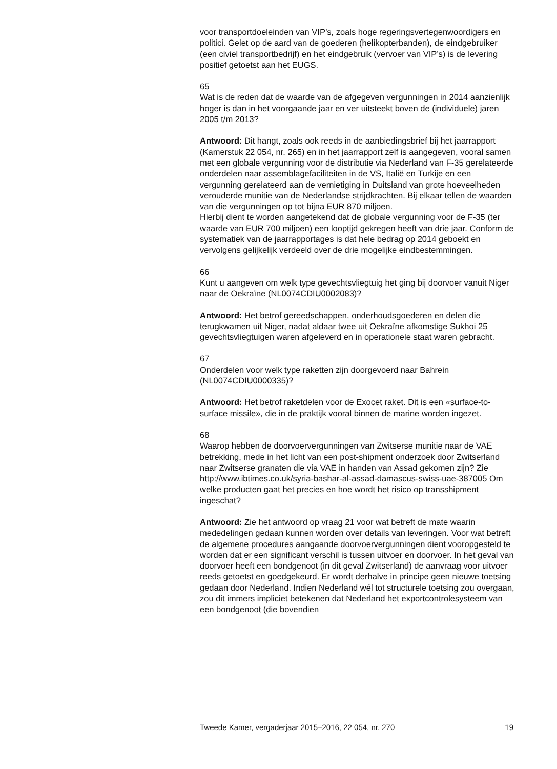voor transportdoeleinden van VIP’s, zoals hoge regeringsvertegenwoor­digers en politici. Gelet op de aard van de goederen (helikopterbanden), de eindgebruiker (een civiel transportbedrijf) en het eindgebruik (vervoer van VIP’s) is de levering positief getoetst aan het EUGS.
65
Wat is de reden dat de waarde van de afgegeven vergunningen in 2014 aanzienlijk hoger is dan in het voorgaande jaar en ver uitsteekt boven de (individuele) jaren 2005 t/m 2013?
Antwoord: Dit hangt, zoals ook reeds in de aanbiedingsbrief bij het jaarrapport (Kamerstuk 22 054, nr. 265) en in het jaarrapport zelf is aangegeven, vooral samen met een globale vergunning voor de distri­butie via Nederland van F-35 gerelateerde onderdelen naar assemblagefa­ciliteiten in de VS, Italië en Turkije en een vergunning gerelateerd aan de vernietiging in Duitsland van grote hoeveelheden verouderde munitie van de Nederlandse strijdkrachten. Bij elkaar tellen de waarden van die vergunningen op tot bijna EUR 870 miljoen.
Hierbij dient te worden aangetekend dat de globale vergunning voor de F-35 (ter waarde van EUR 700 miljoen) een looptijd gekregen heeft van drie jaar. Conform de systematiek van de jaarrapportages is dat hele bedrag op 2014 geboekt en vervolgens gelijkelijk verdeeld over de drie mogelijke eindbestemmingen.
66
Kunt u aangeven om welk type gevechtsvliegtuig het ging bij doorvoer vanuit Niger naar de Oekraïne (NL0074CDIU0002083)?
Antwoord: Het betrof gereedschappen, onderhoudsgoederen en delen die terugkwamen uit Niger, nadat aldaar twee uit Oekraïne afkomstige Sukhoi 25 gevechtsvliegtuigen waren afgeleverd en in operationele staat waren gebracht.
67
Onderdelen voor welk type raketten zijn doorgevoerd naar Bahrein (NL0074CDIU0000335)?
Antwoord: Het betrof raketdelen voor de Exocet raket. Dit is een «surface-to-surface missile», die in de praktijk vooral binnen de marine worden ingezet.
68
Waarop hebben de doorvoervergunningen van Zwitserse munitie naar de VAE betrekking, mede in het licht van een post-shipment onderzoek door Zwitserland naar Zwitserse granaten die via VAE in handen van Assad gekomen zijn? Zie http://www.ibtimes.co.uk/syria-bashar-al-assad-damascus-swiss-uae-387005 Om welke producten gaat het precies en hoe wordt het risico op transshipment ingeschat?
Antwoord: Zie het antwoord op vraag 21 voor wat betreft de mate waarin mededelingen gedaan kunnen worden over details van leveringen. Voor wat betreft de algemene procedures aangaande doorvoervergun­ningen dient vooropgesteld te worden dat er een significant verschil is tussen uitvoer en doorvoer. In het geval van doorvoer heeft een bondgenoot (in dit geval Zwitserland) de aanvraag voor uitvoer reeds getoetst en goedgekeurd. Er wordt derhalve in principe geen nieuwe toetsing gedaan door Nederland. Indien Nederland wél tot structurele toetsing zou overgaan, zou dit immers impliciet betekenen dat Nederland het exportcontrolesysteem van een bondgenoot (die bovendien
Tweede Kamer, vergaderjaar 2015–2016, 22 054, nr. 270 19